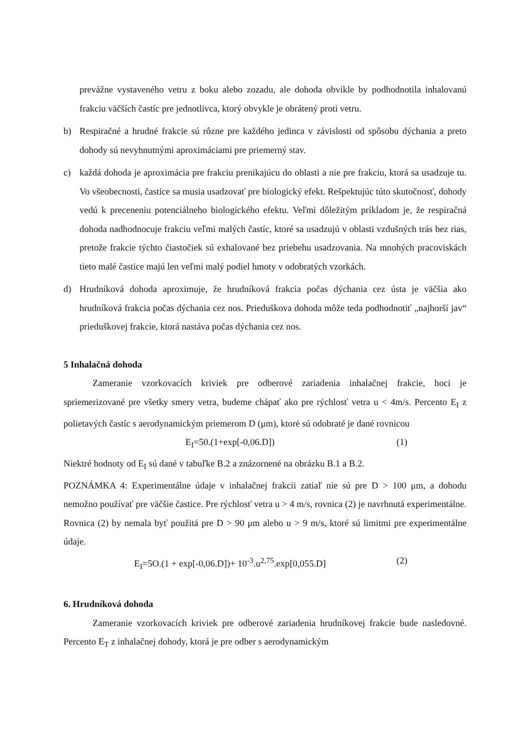prevážne vystaveného vetru z boku alebo zozadu, ale dohoda obvikle by podhodnotila inhalovanú frakciu väčších častíc pre jednotlivca, ktorý obvykle je obrátený proti vetru.
b) Respiračné a hrudné frakcie sú rôzne pre každého jedinca v závislosti od spôsobu dýchania a preto dohody sú nevyhnutnými aproximáciami pre priemerný stav.
c) každá dohoda je aproximácia pre frakciu prenikajúcu do oblasti a nie pre frakciu, ktorá sa usadzuje tu. Vo všeobecnosti, častice sa musia usadzovať pre biologický efekt. Rešpektujúc túto skutočnosť, dohody vedú k preceneniu potenciálneho biologického efektu. Veľmi dôležitým príkladom je, že respiračná dohoda nadhodnocuje frakciu veľmi malých častíc, ktoré sa usadzujú v oblasti vzdušných trás bez rias, pretože frakcie týchto čiastočiek sú exhalované bez priebehu usadzovania. Na mnohých pracoviskách tieto malé častice majú len veľmi malý podiel hmoty v odobratých vzorkách.
d) Hrudníková dohoda aproximuje, že hrudníková frakcia počas dýchania cez ústa je väčšia ako hrudníková frakcia počas dýchania cez nos. Prieduškova dohoda môže teda podhodnotiť „najhorší jav“ prieduškovej frakcie, ktorá nastáva počas dýchania cez nos.
5 Inhalačná dohoda
Zameranie vzorkovacích kriviek pre odberové zariadenia inhalačnej frakcie, hoci je spriemerizované pre všetky smery vetra, budeme chápať ako pre rýchlosť vetra u < 4m/s. Percento E<sub>I</sub> z polietavých častíc s aerodynamickým priemerom D (μm), ktoré sú odobraté je dané rovnicou
E<sub>I</sub>=50.(1+exp[-0,06.D]) (1)
Niektré hodnoty od E<sub>I</sub> sú dané v tabuľke B.2 a znázornené na obrázku B.1 a B.2.
POZNÁMKA 4: Experimentálne údaje v inhalačnej frakcii zatiaľ nie sú pre D > 100 μm, a dohodu nemožno používať pre väčšie častice. Pre rýchlosť vetra u > 4 m/s, rovnica (2) je navrhnutá experimentálne. Rovnica (2) by nemala byť použitá pre D > 90 μm alebo u > 9 m/s, ktoré sú limitmi pre experimentálne údaje.
E<sub>I</sub>=5O.(1 + exp[-0,06.D])+ 10<sup>-3</sup>.u<sup>2,75</sup>.exp[0,055.D] (2)
6. Hrudníková dohoda
Zameranie vzorkovacích kriviek pre odberové zariadenia hrudníkovej frakcie bude nasledovné. Percento E<sub>T</sub> z inhalačnej dohody, ktorá je pre odber s aerodynamickým